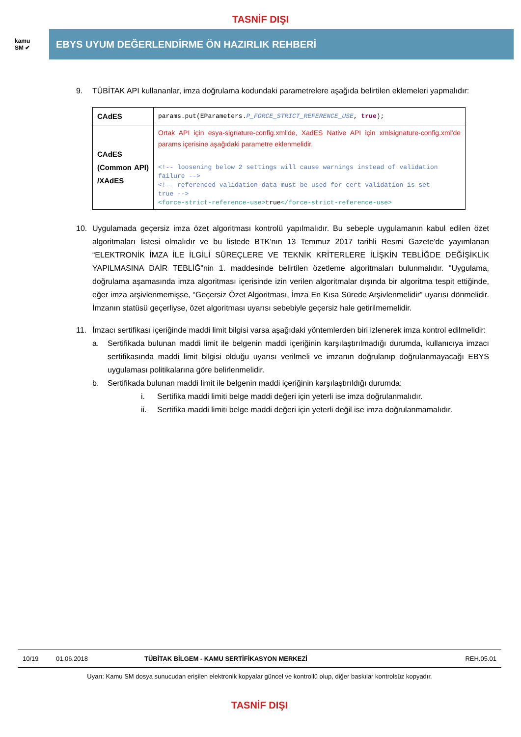TASNİF DIŞI
kamu
SM ✔
EBYS UYUM DEĞERLENDİRME ÖN HAZIRLIK REHBERİ
9. TÜBİTAK API kullananlar, imza doğrulama kodundaki parametrelere aşağıda belirtilen eklemeleri yapmalıdır:
| CAdES | params.put(EParameters. P_FORCE_STRICT_REFERENCE_USE , true ); |
| CAdES (Common API) /XAdES | Ortak API için esya-signature-config.xml'de, XadES Native API için xmlsignature-config.xml'de params içerisine aşağıdaki parametre eklenmelidir. <!-- loosening below 2 settings will cause warnings instead of validation failure --> <!-- referenced validation data must be used for cert validation is set true --> <force-strict-reference-use> true </force-strict-reference-use> |
10. Uygulamada geçersiz imza özet algoritması kontrolü yapılmalıdır. Bu sebeple uygulamanın kabul edilen özet algoritmaları listesi olmalıdır ve bu listede BTK'nın 13 Temmuz 2017 tarihli Resmi Gazete'de yayımlanan “ELEKTRONİK İMZA İLE İLGİLİ SÜREÇLERE VE TEKNİK KRİTERLERE İLİŞKİN TEBLİĞDE DEĞİŞİKLİK YAPILMASINA DAİR TEBLİĞ”nin 1. maddesinde belirtilen özetleme algoritmaları bulunmalıdır. "Uygulama, doğrulama aşamasında imza algoritması içerisinde izin verilen algoritmalar dışında bir algoritma tespit ettiğinde, eğer imza arşivlenmemişse, “Geçersiz Özet Algoritması, İmza En Kısa Sürede Arşivlenmelidir” uyarısı dönmelidir. İmzanın statüsü geçerliyse, özet algoritması uyarısı sebebiyle geçersiz hale getirilmemelidir.
11. İmzacı sertifikası içeriğinde maddi limit bilgisi varsa aşağıdaki yöntemlerden biri izlenerek imza kontrol edilmelidir:
a. Sertifikada bulunan maddi limit ile belgenin maddi içeriğinin karşılaştırılmadığı durumda, kullanıcıya imzacı sertifikasında maddi limit bilgisi olduğu uyarısı verilmeli ve imzanın doğrulanıp doğrulanmayacağı EBYS uygulaması politikalarına göre belirlenmelidir.
b. Sertifikada bulunan maddi limit ile belgenin maddi içeriğinin karşılaştırıldığı durumda:
i. Sertifika maddi limiti belge maddi değeri için yeterli ise imza doğrulanmalıdır.
ii. Sertifika maddi limiti belge maddi değeri için yeterli değil ise imza doğrulanmamalıdır.
10/19 01.06.2018 TÜBİTAK BİLGEM - KAMU SERTİFİKASYON MERKEZİ REH.05.01
Uyarı: Kamu SM dosya sunucudan erişilen elektronik kopyalar güncel ve kontrollü olup, diğer baskılar kontrolsüz kopyadır.
TASNİF DIŞI